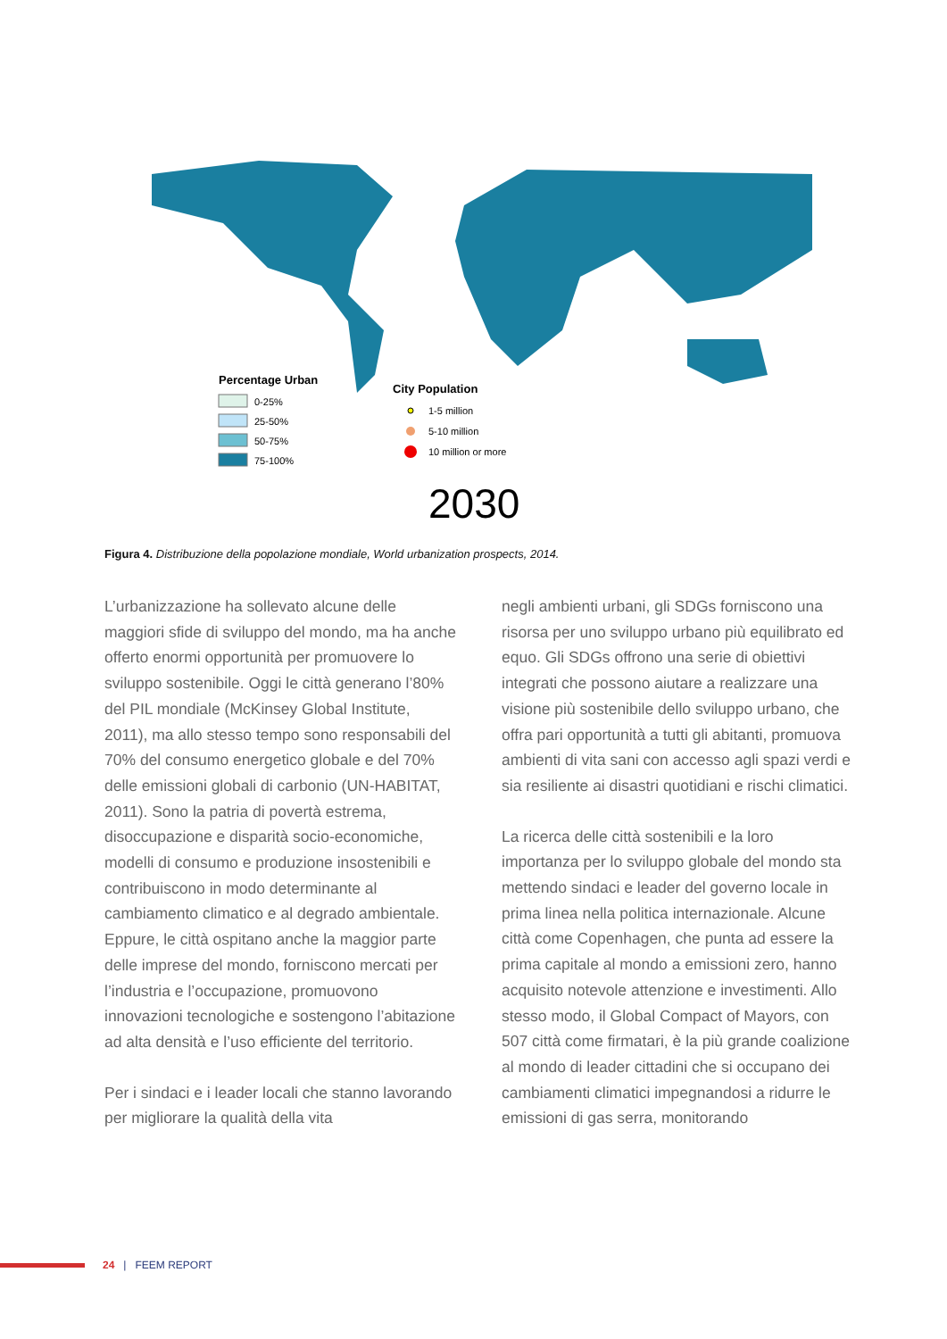Percentage Urban
0-25%
25-50%
50-75%
75-100%
City Population
1-5 million
5-10 million
10 million or more
2030
Figura 4. Distribuzione della popolazione mondiale, World urbanization prospects, 2014.
L’urbanizzazione ha sollevato alcune delle maggiori sfide di sviluppo del mondo, ma ha anche offerto enormi opportunità per promuovere lo sviluppo sostenibile. Oggi le città generano l’80% del PIL mondiale (McKinsey Global Institute, 2011), ma allo stesso tempo sono responsabili del 70% del consumo energetico globale e del 70% delle emissioni globali di carbonio (UN-HABITAT, 2011). Sono la patria di povertà estrema, disoccupazione e disparità socio-economiche, modelli di consumo e produzione insostenibili e contribuiscono in modo determinante al cambiamento climatico e al degrado ambientale. Eppure, le città ospitano anche la maggior parte delle imprese del mondo, forniscono mercati per l’industria e l’occupazione, promuovono innovazioni tecnologiche e sostengono l’abitazione ad alta densità e l’uso efficiente del territorio.
Per i sindaci e i leader locali che stanno lavorando per migliorare la qualità della vita
negli ambienti urbani, gli SDGs forniscono una risorsa per uno sviluppo urbano più equilibrato ed equo. Gli SDGs offrono una serie di obiettivi integrati che possono aiutare a realizzare una visione più sostenibile dello sviluppo urbano, che offra pari opportunità a tutti gli abitanti, promuova ambienti di vita sani con accesso agli spazi verdi e sia resiliente ai disastri quotidiani e rischi climatici.
La ricerca delle città sostenibili e la loro importanza per lo sviluppo globale del mondo sta mettendo sindaci e leader del governo locale in prima linea nella politica internazionale. Alcune città come Copenhagen, che punta ad essere la prima capitale al mondo a emissioni zero, hanno acquisito notevole attenzione e investimenti. Allo stesso modo, il Global Compact of Mayors, con 507 città come firmatari, è la più grande coalizione al mondo di leader cittadini che si occupano dei cambiamenti climatici impegnandosi a ridurre le emissioni di gas serra, monitorando
24 | FEEM REPORT